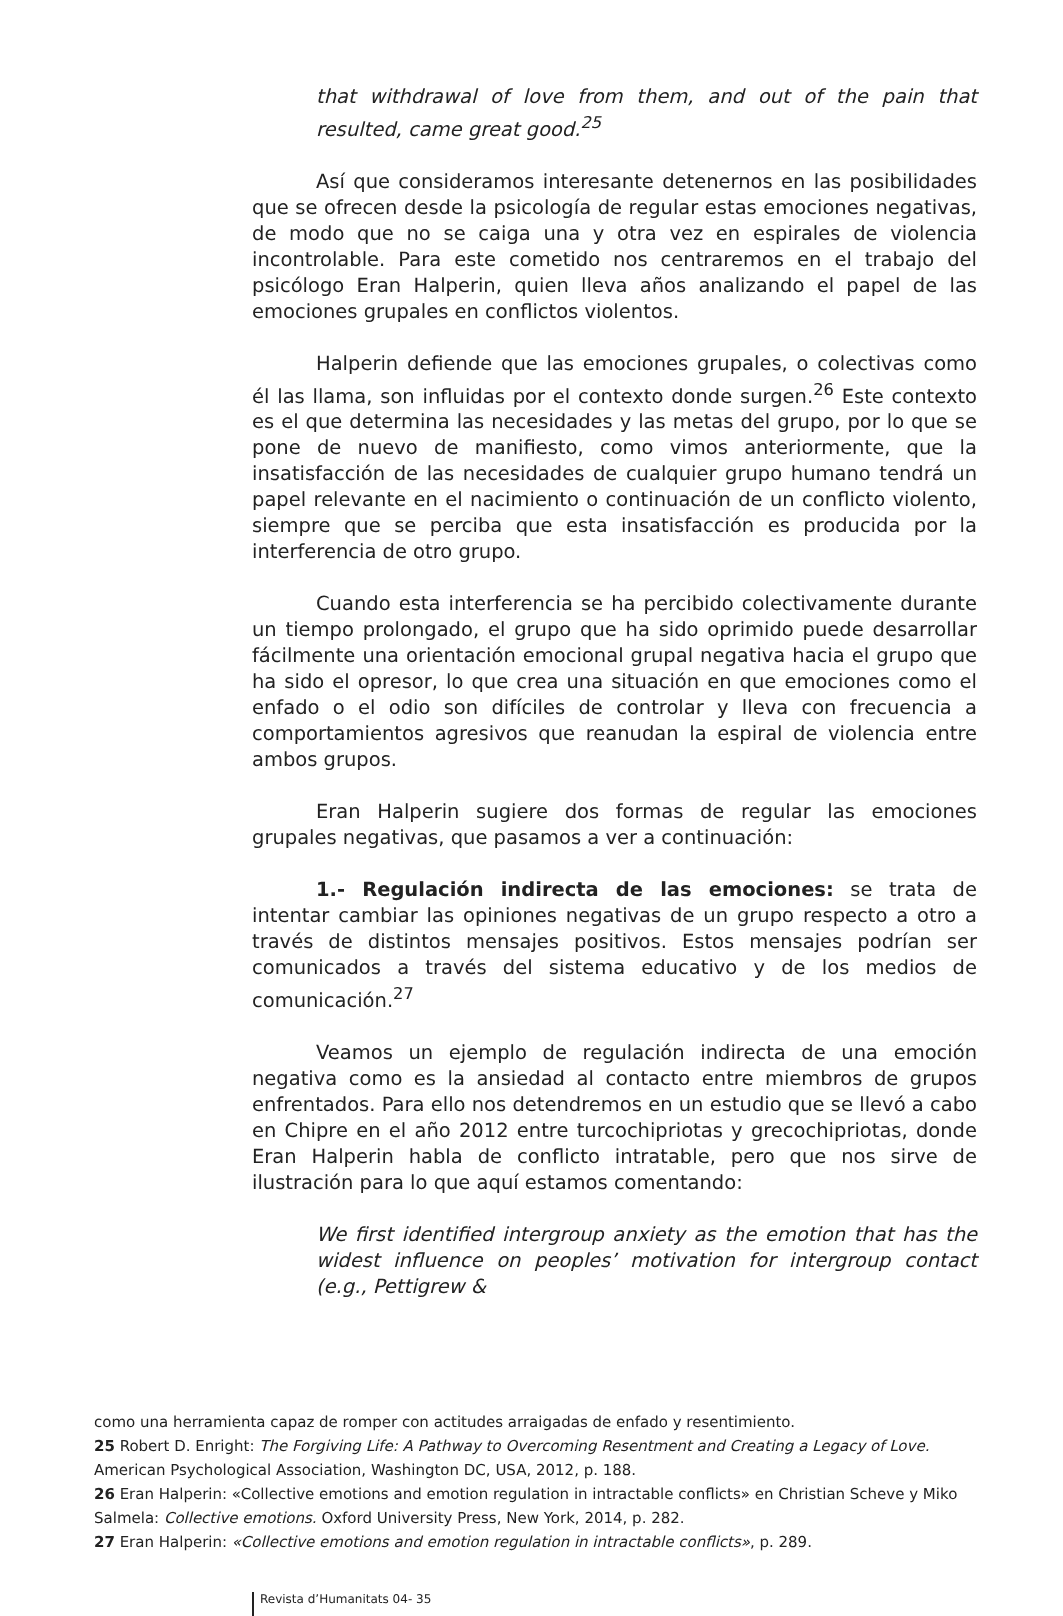that withdrawal of love from them, and out of the pain that resulted, came great good.<sup>25</sup>
Así que consideramos interesante detenernos en las posibilidades que se ofrecen desde la psicología de regular estas emociones negativas, de modo que no se caiga una y otra vez en espirales de violencia incontrolable. Para este cometido nos centraremos en el trabajo del psicólogo Eran Halperin, quien lleva años analizando el papel de las emociones grupales en conflictos violentos.
Halperin defiende que las emociones grupales, o colectivas como él las llama, son influidas por el contexto donde surgen.<sup>26</sup> Este contexto es el que determina las necesidades y las metas del grupo, por lo que se pone de nuevo de manifiesto, como vimos anteriormente, que la insatisfacción de las necesidades de cualquier grupo humano tendrá un papel relevante en el nacimiento o continuación de un conflicto violento, siempre que se perciba que esta insatisfacción es producida por la interferencia de otro grupo.
Cuando esta interferencia se ha percibido colectivamente durante un tiempo prolongado, el grupo que ha sido oprimido puede desarrollar fácilmente una orientación emocional grupal negativa hacia el grupo que ha sido el opresor, lo que crea una situación en que emociones como el enfado o el odio son difíciles de controlar y lleva con frecuencia a comportamientos agresivos que reanudan la espiral de violencia entre ambos grupos.
Eran Halperin sugiere dos formas de regular las emociones grupales negativas, que pasamos a ver a continuación:
1.- Regulación indirecta de las emociones: se trata de intentar cambiar las opiniones negativas de un grupo respecto a otro a través de distintos mensajes positivos. Estos mensajes podrían ser comunicados a través del sistema educativo y de los medios de comunicación.<sup>27</sup>
Veamos un ejemplo de regulación indirecta de una emoción negativa como es la ansiedad al contacto entre miembros de grupos enfrentados. Para ello nos detendremos en un estudio que se llevó a cabo en Chipre en el año 2012 entre turcochipriotas y grecochipriotas, donde Eran Halperin habla de conflicto intratable, pero que nos sirve de ilustración para lo que aquí estamos comentando:
We first identified intergroup anxiety as the emotion that has the widest influence on peoples’ motivation for intergroup contact (e.g., Pettigrew &
como una herramienta capaz de romper con actitudes arraigadas de enfado y resentimiento.
25 Robert D. Enright: The Forgiving Life: A Pathway to Overcoming Resentment and Creating a Legacy of Love. American Psychological Association, Washington DC, USA, 2012, p. 188.
26 Eran Halperin: «Collective emotions and emotion regulation in intractable conflicts» en Christian Scheve y Miko Salmela: Collective emotions. Oxford University Press, New York, 2014, p. 282.
27 Eran Halperin: «Collective emotions and emotion regulation in intractable conflicts», p. 289.
Revista d’Humanitats 04- 35